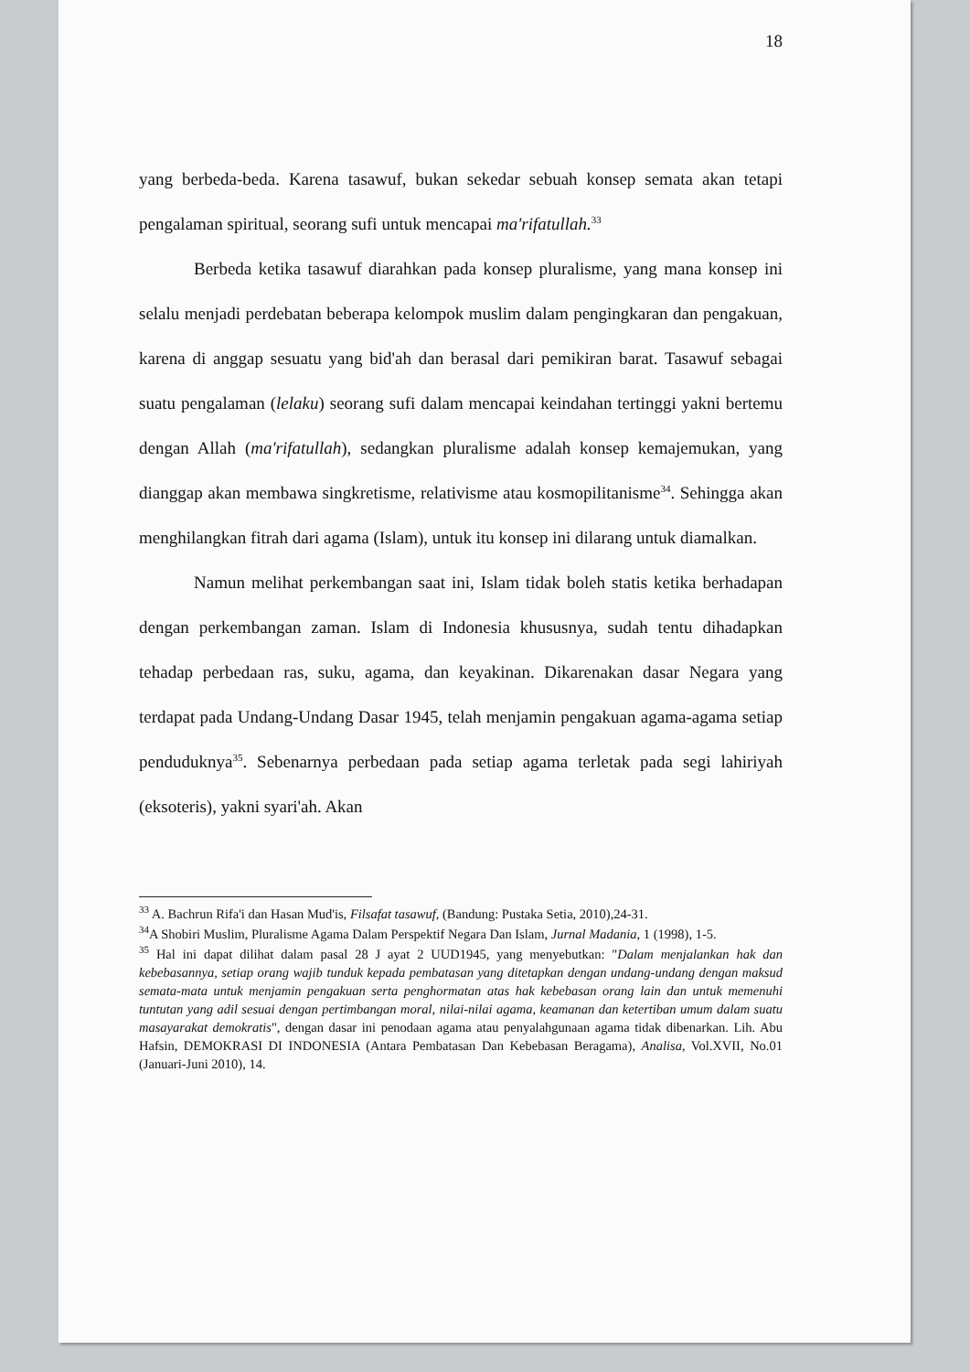18
yang berbeda-beda. Karena tasawuf, bukan sekedar sebuah konsep semata akan tetapi pengalaman spiritual, seorang sufi untuk mencapai ma'rifatullah.<sup>33</sup>
Berbeda ketika tasawuf diarahkan pada konsep pluralisme, yang mana konsep ini selalu menjadi perdebatan beberapa kelompok muslim dalam pengingkaran dan pengakuan, karena di anggap sesuatu yang bid'ah dan berasal dari pemikiran barat. Tasawuf sebagai suatu pengalaman (lelaku) seorang sufi dalam mencapai keindahan tertinggi yakni bertemu dengan Allah (ma'rifatullah), sedangkan pluralisme adalah konsep kemajemukan, yang dianggap akan membawa singkretisme, relativisme atau kosmopilitanisme<sup>34</sup>. Sehingga akan menghilangkan fitrah dari agama (Islam), untuk itu konsep ini dilarang untuk diamalkan.
Namun melihat perkembangan saat ini, Islam tidak boleh statis ketika berhadapan dengan perkembangan zaman. Islam di Indonesia khususnya, sudah tentu dihadapkan tehadap perbedaan ras, suku, agama, dan keyakinan. Dikarenakan dasar Negara yang terdapat pada Undang-Undang Dasar 1945, telah menjamin pengakuan agama-agama setiap penduduknya<sup>35</sup>. Sebenarnya perbedaan pada setiap agama terletak pada segi lahiriyah (eksoteris), yakni syari'ah. Akan
<sup>33</sup> A. Bachrun Rifa'i dan Hasan Mud'is, Filsafat tasawuf, (Bandung: Pustaka Setia, 2010),24-31.
<sup>34</sup> A Shobiri Muslim, Pluralisme Agama Dalam Perspektif Negara Dan Islam, Jurnal Madania, 1 (1998), 1-5.
<sup>35</sup> Hal ini dapat dilihat dalam pasal 28 J ayat 2 UUD1945, yang menyebutkan: "Dalam menjalankan hak dan kebebasannya, setiap orang wajib tunduk kepada pembatasan yang ditetapkan dengan undang-undang dengan maksud semata-mata untuk menjamin pengakuan serta penghormatan atas hak kebebasan orang lain dan untuk memenuhi tuntutan yang adil sesuai dengan pertimbangan moral, nilai-nilai agama, keamanan dan ketertiban umum dalam suatu masayarakat demokratis", dengan dasar ini penodaan agama atau penyalahgunaan agama tidak dibenarkan. Lih. Abu Hafsin, DEMOKRASI DI INDONESIA (Antara Pembatasan Dan Kebebasan Beragama), Analisa, Vol.XVII, No.01 (Januari-Juni 2010), 14.